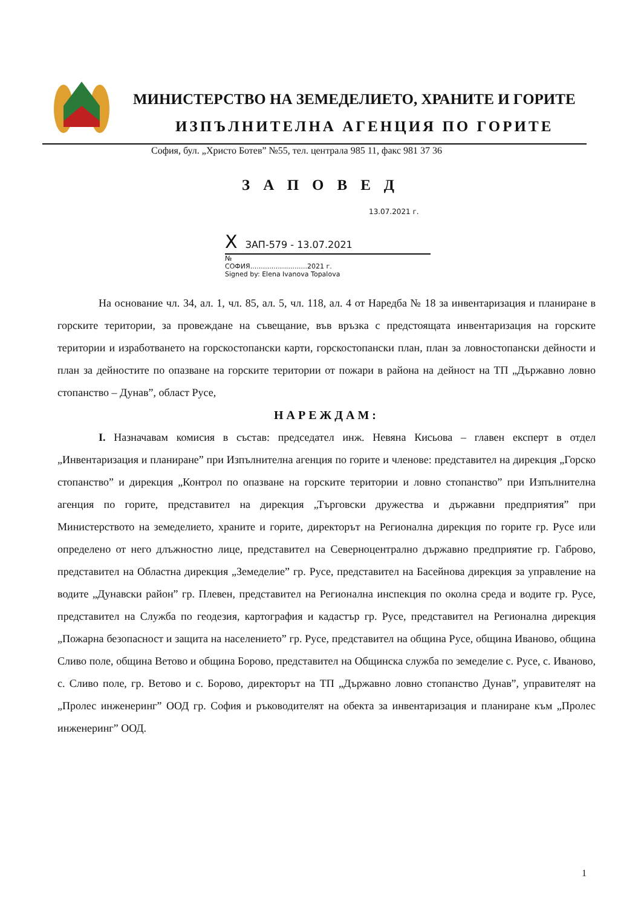МИНИСТЕРСТВО НА ЗЕМЕДЕЛИЕТО, ХРАНИТЕ И ГОРИТЕ
ИЗПЪЛНИТЕЛНА АГЕНЦИЯ ПО ГОРИТЕ
София, бул. „Христо Ботев” №55, тел. централа 985 11, факс 981 37 36
ЗАПОВЕД
13.07.2021 г.
X ЗАП-579 - 13.07.2021
№
СОФИЯ...........................2021 г.
Signed by: Elena Ivanova Topalova
На основание чл. 34, ал. 1, чл. 85, ал. 5, чл. 118, ал. 4 от Наредба № 18 за инвентаризация и планиране в горските територии, за провеждане на съвещание, във връзка с предстоящата инвентаризация на горските територии и изработването на горскостопански карти, горскостопански план, план за ловностопански дейности и план за дейностите по опазване на горските територии от пожари в района на дейност на ТП „Държавно ловно стопанство – Дунав”, област Русе,
НАРЕЖДАМ:
I. Назначавам комисия в състав: председател инж. Невяна Кисьова – главен експерт в отдел „Инвентаризация и планиране” при Изпълнителна агенция по горите и членове: представител на дирекция „Горско стопанство” и дирекция „Контрол по опазване на горските територии и ловно стопанство” при Изпълнителна агенция по горите, представител на дирекция „Търговски дружества и държавни предприятия” при Министерството на земеделието, храните и горите, директорът на Регионална дирекция по горите гр. Русе или определено от него длъжностно лице, представител на Северноцентрално държавно предприятие гр. Габрово, представител на Областна дирекция „Земеделие” гр. Русе, представител на Басейнова дирекция за управление на водите „Дунавски район” гр. Плевен, представител на Регионална инспекция по околна среда и водите гр. Русе, представител на Служба по геодезия, картография и кадастър гр. Русе, представител на Регионална дирекция „Пожарна безопасност и защита на населението” гр. Русе, представител на община Русе, община Иваново, община Сливо поле, община Ветово и община Борово, представител на Общинска служба по земеделие с. Русе, с. Иваново, с. Сливо поле, гр. Ветово и с. Борово, директорът на ТП „Държавно ловно стопанство Дунав”, управителят на „Пролес инженеринг” ООД гр. София и ръководителят на обекта за инвентаризация и планиране към „Пролес инженеринг” ООД.
1